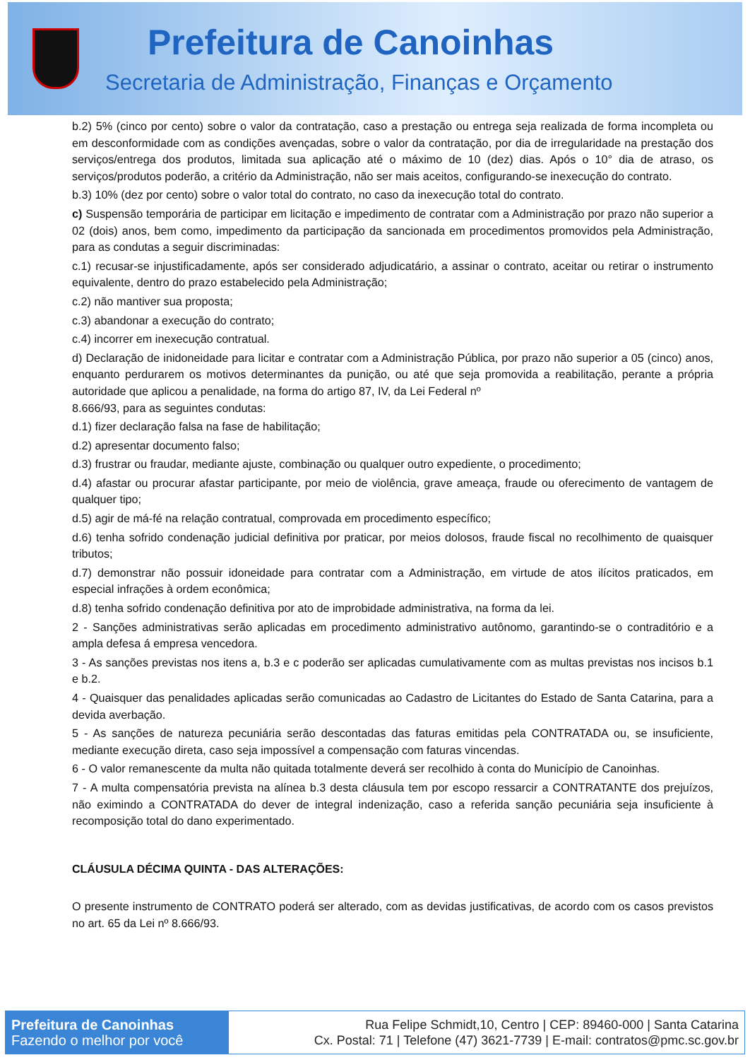Prefeitura de Canoinhas
Secretaria de Administração, Finanças e Orçamento
b.2) 5% (cinco por cento) sobre o valor da contratação, caso a prestação ou entrega seja realizada de forma incompleta ou em desconformidade com as condições avençadas, sobre o valor da contratação, por dia de irregularidade na prestação dos serviços/entrega dos produtos, limitada sua aplicação até o máximo de 10 (dez) dias. Após o 10° dia de atraso, os serviços/produtos poderão, a critério da Administração, não ser mais aceitos, configurando-se inexecução do contrato.
b.3) 10% (dez por cento) sobre o valor total do contrato, no caso da inexecução total do contrato.
c) Suspensão temporária de participar em licitação e impedimento de contratar com a Administração por prazo não superior a 02 (dois) anos, bem como, impedimento da participação da sancionada em procedimentos promovidos pela Administração, para as condutas a seguir discriminadas:
c.1) recusar-se injustificadamente, após ser considerado adjudicatário, a assinar o contrato, aceitar ou retirar o instrumento equivalente, dentro do prazo estabelecido pela Administração;
c.2) não mantiver sua proposta;
c.3) abandonar a execução do contrato;
c.4) incorrer em inexecução contratual.
d) Declaração de inidoneidade para licitar e contratar com a Administração Pública, por prazo não superior a 05 (cinco) anos, enquanto perdurarem os motivos determinantes da punição, ou até que seja promovida a reabilitação, perante a própria autoridade que aplicou a penalidade, na forma do artigo 87, IV, da Lei Federal nº
8.666/93, para as seguintes condutas:
d.1) fizer declaração falsa na fase de habilitação;
d.2) apresentar documento falso;
d.3) frustrar ou fraudar, mediante ajuste, combinação ou qualquer outro expediente, o procedimento;
d.4) afastar ou procurar afastar participante, por meio de violência, grave ameaça, fraude ou oferecimento de vantagem de qualquer tipo;
d.5) agir de má-fé na relação contratual, comprovada em procedimento específico;
d.6) tenha sofrido condenação judicial definitiva por praticar, por meios dolosos, fraude fiscal no recolhimento de quaisquer tributos;
d.7) demonstrar não possuir idoneidade para contratar com a Administração, em virtude de atos ilícitos praticados, em especial infrações à ordem econômica;
d.8) tenha sofrido condenação definitiva por ato de improbidade administrativa, na forma da lei.
2 - Sanções administrativas serão aplicadas em procedimento administrativo autônomo, garantindo-se o contraditório e a ampla defesa á empresa vencedora.
3 - As sanções previstas nos itens a, b.3 e c poderão ser aplicadas cumulativamente com as multas previstas nos incisos b.1 e b.2.
4 - Quaisquer das penalidades aplicadas serão comunicadas ao Cadastro de Licitantes do Estado de Santa Catarina, para a devida averbação.
5 - As sanções de natureza pecuniária serão descontadas das faturas emitidas pela CONTRATADA ou, se insuficiente, mediante execução direta, caso seja impossível a compensação com faturas vincendas.
6 - O valor remanescente da multa não quitada totalmente deverá ser recolhido à conta do Município de Canoinhas.
7 - A multa compensatória prevista na alínea b.3 desta cláusula tem por escopo ressarcir a CONTRATANTE dos prejuízos, não eximindo a CONTRATADA do dever de integral indenização, caso a referida sanção pecuniária seja insuficiente à recomposição total do dano experimentado.
CLÁUSULA DÉCIMA QUINTA - DAS ALTERAÇÕES:
O presente instrumento de CONTRATO poderá ser alterado, com as devidas justificativas, de acordo com os casos previstos no art. 65 da Lei nº 8.666/93.
Prefeitura de Canoinhas
Fazendo o melhor por você
Rua Felipe Schmidt,10, Centro | CEP: 89460-000 | Santa Catarina
Cx. Postal: 71 | Telefone (47) 3621-7739 | E-mail: contratos@pmc.sc.gov.br